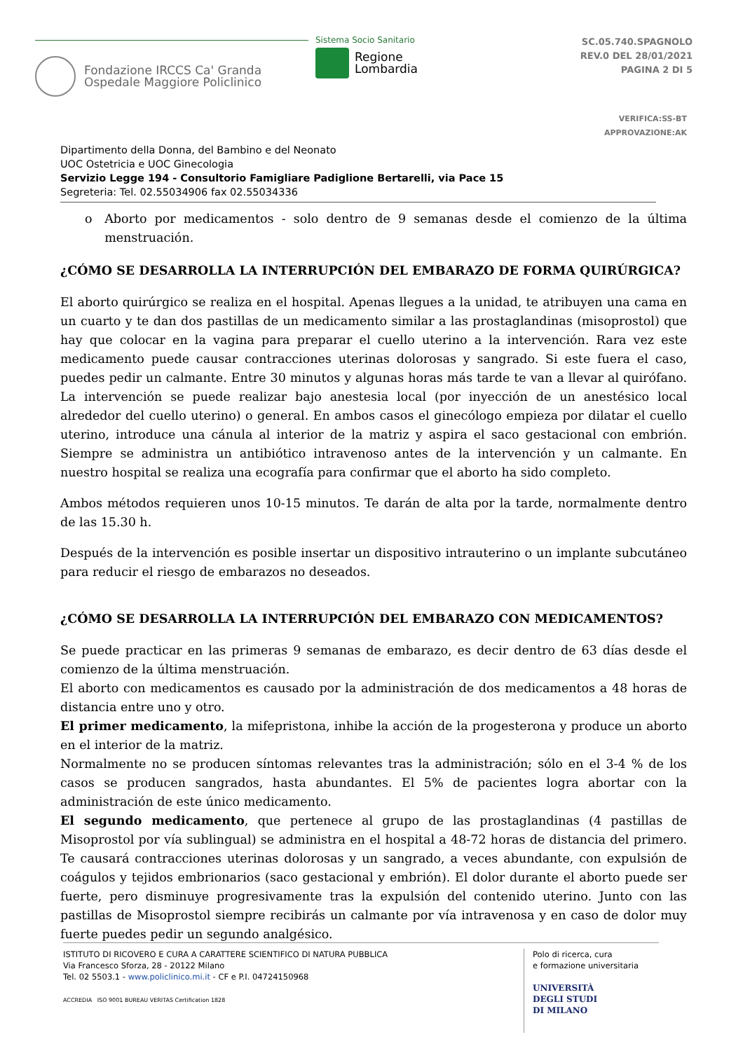Fondazione IRCCS Ca' Granda
Ospedale Maggiore Policlinico
Sistema Socio Sanitario
Regione
Lombardia
SC.05.740.SPAGNOLO
REV.0 DEL 28/01/2021
PAGINA 2 DI 5
VERIFICA:SS-BT
APPROVAZIONE:AK
Dipartimento della Donna, del Bambino e del Neonato
UOC Ostetricia e UOC Ginecologia
Servizio Legge 194 - Consultorio Famigliare Padiglione Bertarelli, via Pace 15
Segreteria: Tel. 02.55034906 fax 02.55034336
o Aborto por medicamentos - solo dentro de 9 semanas desde el comienzo de la última menstruación.
¿CÓMO SE DESARROLLA LA INTERRUPCIÓN DEL EMBARAZO DE FORMA QUIRÚRGICA?
El aborto quirúrgico se realiza en el hospital. Apenas llegues a la unidad, te atribuyen una cama en un cuarto y te dan dos pastillas de un medicamento similar a las prostaglandinas (misoprostol) que hay que colocar en la vagina para preparar el cuello uterino a la intervención. Rara vez este medicamento puede causar contracciones uterinas dolorosas y sangrado. Si este fuera el caso, puedes pedir un calmante. Entre 30 minutos y algunas horas más tarde te van a llevar al quirófano. La intervención se puede realizar bajo anestesia local (por inyección de un anestésico local alrededor del cuello uterino) o general. En ambos casos el ginecólogo empieza por dilatar el cuello uterino, introduce una cánula al interior de la matriz y aspira el saco gestacional con embrión. Siempre se administra un antibiótico intravenoso antes de la intervención y un calmante. En nuestro hospital se realiza una ecografía para confirmar que el aborto ha sido completo.
Ambos métodos requieren unos 10-15 minutos. Te darán de alta por la tarde, normalmente dentro de las 15.30 h.
Después de la intervención es posible insertar un dispositivo intrauterino o un implante subcutáneo para reducir el riesgo de embarazos no deseados.
¿CÓMO SE DESARROLLA LA INTERRUPCIÓN DEL EMBARAZO CON MEDICAMENTOS?
Se puede practicar en las primeras 9 semanas de embarazo, es decir dentro de 63 días desde el comienzo de la última menstruación.
El aborto con medicamentos es causado por la administración de dos medicamentos a 48 horas de distancia entre uno y otro.
El primer medicamento, la mifepristona, inhibe la acción de la progesterona y produce un aborto en el interior de la matriz.
Normalmente no se producen síntomas relevantes tras la administración; sólo en el 3-4 % de los casos se producen sangrados, hasta abundantes. El 5% de pacientes logra abortar con la administración de este único medicamento.
El segundo medicamento, que pertenece al grupo de las prostaglandinas (4 pastillas de Misoprostol por vía sublingual) se administra en el hospital a 48-72 horas de distancia del primero. Te causará contracciones uterinas dolorosas y un sangrado, a veces abundante, con expulsión de coágulos y tejidos embrionarios (saco gestacional y embrión). El dolor durante el aborto puede ser fuerte, pero disminuye progresivamente tras la expulsión del contenido uterino. Junto con las pastillas de Misoprostol siempre recibirás un calmante por vía intravenosa y en caso de dolor muy fuerte puedes pedir un segundo analgésico.
ISTITUTO DI RICOVERO E CURA A CARATTERE SCIENTIFICO DI NATURA PUBBLICA
Via Francesco Sforza, 28 - 20122 Milano
Tel. 02 5503.1 - www.policlinico.mi.it - CF e P.I. 04724150968
ACCREDIA ISO 9001 BUREAU VERITAS Certification 1828
Polo di ricerca, cura
e formazione universitaria
UNIVERSITÀ
DEGLI STUDI
DI MILANO